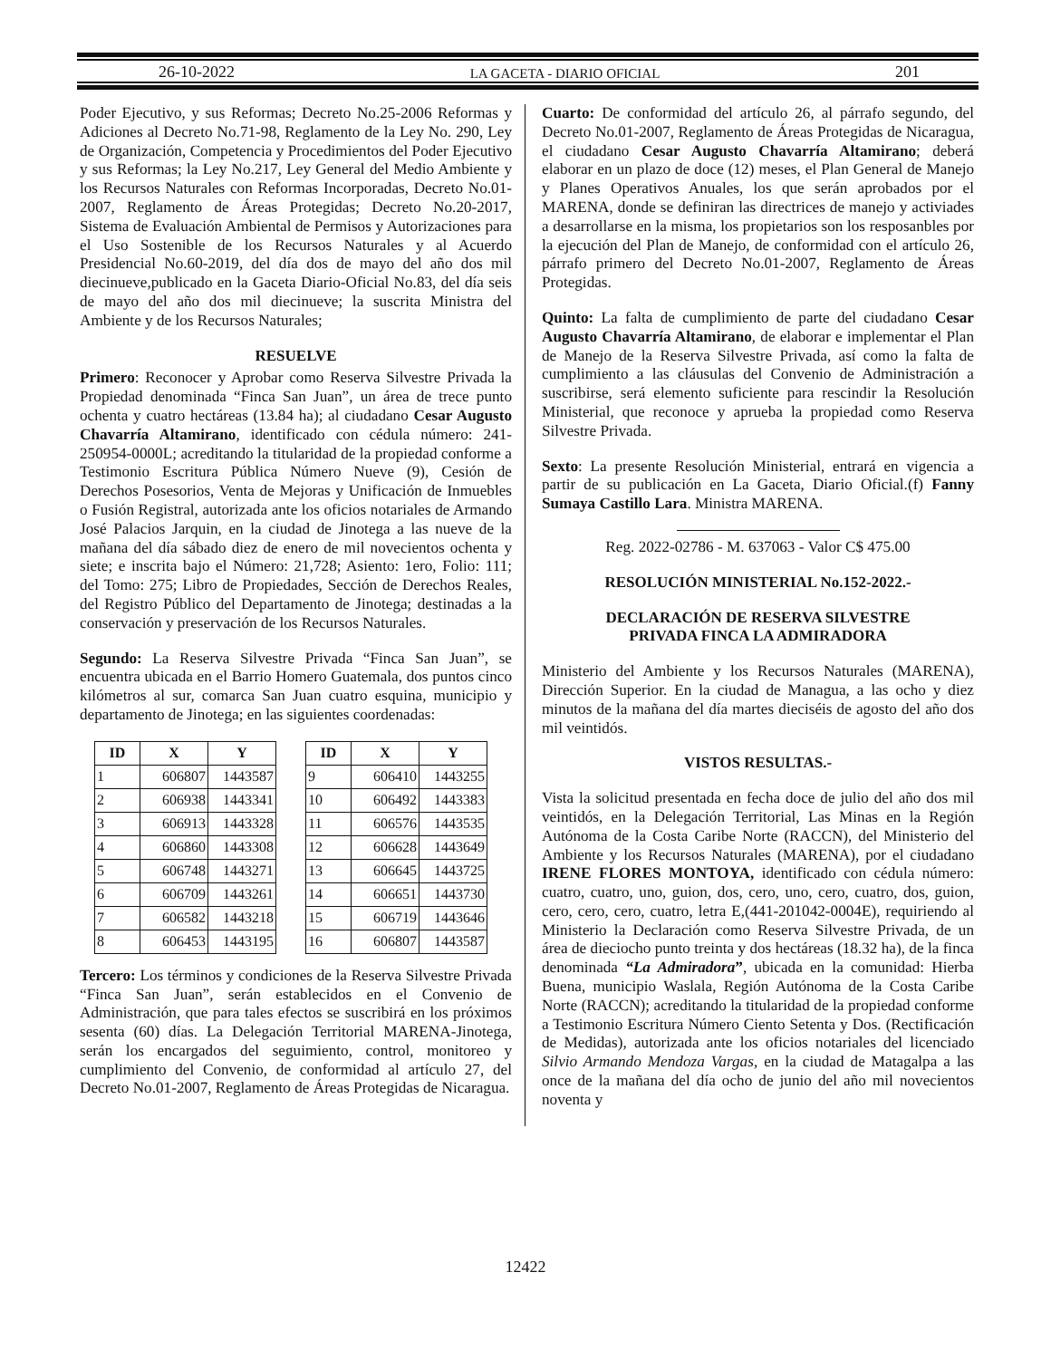26-10-2022 LA GACETA - DIARIO OFICIAL 201
Poder Ejecutivo, y sus Reformas; Decreto No.25-2006 Reformas y Adiciones al Decreto No.71-98, Reglamento de la Ley No. 290, Ley de Organización, Competencia y Procedimientos del Poder Ejecutivo y sus Reformas; la Ley No.217, Ley General del Medio Ambiente y los Recursos Naturales con Reformas Incorporadas, Decreto No.01-2007, Reglamento de Áreas Protegidas; Decreto No.20-2017, Sistema de Evaluación Ambiental de Permisos y Autorizaciones para el Uso Sostenible de los Recursos Naturales y al Acuerdo Presidencial No.60-2019, del día dos de mayo del año dos mil diecinueve,publicado en la Gaceta Diario-Oficial No.83, del día seis de mayo del año dos mil diecinueve; la suscrita Ministra del Ambiente y de los Recursos Naturales;
RESUELVE
Primero: Reconocer y Aprobar como Reserva Silvestre Privada la Propiedad denominada “Finca San Juan”, un área de trece punto ochenta y cuatro hectáreas (13.84 ha); al ciudadano Cesar Augusto Chavarría Altamirano, identificado con cédula número: 241-250954-0000L; acreditando la titularidad de la propiedad conforme a Testimonio Escritura Pública Número Nueve (9), Cesión de Derechos Posesorios, Venta de Mejoras y Unificación de Inmuebles o Fusión Registral, autorizada ante los oficios notariales de Armando José Palacios Jarquin, en la ciudad de Jinotega a las nueve de la mañana del día sábado diez de enero de mil novecientos ochenta y siete; e inscrita bajo el Número: 21,728; Asiento: 1ero, Folio: 111; del Tomo: 275; Libro de Propiedades, Sección de Derechos Reales, del Registro Público del Departamento de Jinotega; destinadas a la conservación y preservación de los Recursos Naturales.
Segundo: La Reserva Silvestre Privada “Finca San Juan”, se encuentra ubicada en el Barrio Homero Guatemala, dos puntos cinco kilómetros al sur, comarca San Juan cuatro esquina, municipio y departamento de Jinotega; en las siguientes coordenadas:
| ID | X | Y |
| --- | --- | --- |
| 1 | 606807 | 1443587 |
| 2 | 606938 | 1443341 |
| 3 | 606913 | 1443328 |
| 4 | 606860 | 1443308 |
| 5 | 606748 | 1443271 |
| 6 | 606709 | 1443261 |
| 7 | 606582 | 1443218 |
| 8 | 606453 | 1443195 |
| ID | X | Y |
| --- | --- | --- |
| 9 | 606410 | 1443255 |
| 10 | 606492 | 1443383 |
| 11 | 606576 | 1443535 |
| 12 | 606628 | 1443649 |
| 13 | 606645 | 1443725 |
| 14 | 606651 | 1443730 |
| 15 | 606719 | 1443646 |
| 16 | 606807 | 1443587 |
Tercero: Los términos y condiciones de la Reserva Silvestre Privada “Finca San Juan”, serán establecidos en el Convenio de Administración, que para tales efectos se suscribirá en los próximos sesenta (60) días. La Delegación Territorial MARENA-Jinotega, serán los encargados del seguimiento, control, monitoreo y cumplimiento del Convenio, de conformidad al artículo 27, del Decreto No.01-2007, Reglamento de Áreas Protegidas de Nicaragua.
Cuarto: De conformidad del artículo 26, al párrafo segundo, del Decreto No.01-2007, Reglamento de Áreas Protegidas de Nicaragua, el ciudadano Cesar Augusto Chavarría Altamirano; deberá elaborar en un plazo de doce (12) meses, el Plan General de Manejo y Planes Operativos Anuales, los que serán aprobados por el MARENA, donde se definiran las directrices de manejo y activiades a desarrollarse en la misma, los propietarios son los resposanbles por la ejecución del Plan de Manejo, de conformidad con el artículo 26, párrafo primero del Decreto No.01-2007, Reglamento de Áreas Protegidas.
Quinto: La falta de cumplimiento de parte del ciudadano Cesar Augusto Chavarría Altamirano, de elaborar e implementar el Plan de Manejo de la Reserva Silvestre Privada, así como la falta de cumplimiento a las cláusulas del Convenio de Administración a suscribirse, será elemento suficiente para rescindir la Resolución Ministerial, que reconoce y aprueba la propiedad como Reserva Silvestre Privada.
Sexto: La presente Resolución Ministerial, entrará en vigencia a partir de su publicación en La Gaceta, Diario Oficial.(f) Fanny Sumaya Castillo Lara. Ministra MARENA.
Reg. 2022-02786 - M. 637063 - Valor C$ 475.00
RESOLUCIÓN MINISTERIAL No.152-2022.-
DECLARACIÓN DE RESERVA SILVESTRE
PRIVADA FINCA LA ADMIRADORA
Ministerio del Ambiente y los Recursos Naturales (MARENA), Dirección Superior. En la ciudad de Managua, a las ocho y diez minutos de la mañana del día martes dieciséis de agosto del año dos mil veintidós.
VISTOS RESULTAS.-
Vista la solicitud presentada en fecha doce de julio del año dos mil veintidós, en la Delegación Territorial, Las Minas en la Región Autónoma de la Costa Caribe Norte (RACCN), del Ministerio del Ambiente y los Recursos Naturales (MARENA), por el ciudadano IRENE FLORES MONTOYA, identificado con cédula número: cuatro, cuatro, uno, guion, dos, cero, uno, cero, cuatro, dos, guion, cero, cero, cero, cuatro, letra E,(441-201042-0004E), requiriendo al Ministerio la Declaración como Reserva Silvestre Privada, de un área de dieciocho punto treinta y dos hectáreas (18.32 ha), de la finca denominada “La Admiradora”, ubicada en la comunidad: Hierba Buena, municipio Waslala, Región Autónoma de la Costa Caribe Norte (RACCN); acreditando la titularidad de la propiedad conforme a Testimonio Escritura Número Ciento Setenta y Dos. (Rectificación de Medidas), autorizada ante los oficios notariales del licenciado Silvio Armando Mendoza Vargas, en la ciudad de Matagalpa a las once de la mañana del día ocho de junio del año mil novecientos noventa y
12422